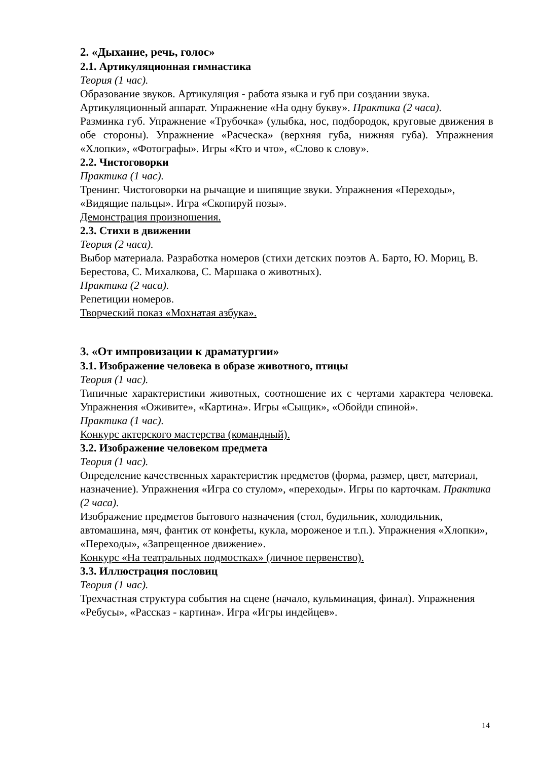2. «Дыхание, речь, голос»
2.1. Артикуляционная гимнастика
Теория (1 час).
Образование звуков. Артикуляция - работа языка и губ при создании звука. Артикуляционный аппарат. Упражнение «На одну букву». Практика (2 часа).
Разминка губ. Упражнение «Трубочка» (улыбка, нос, подбородок, круговые движения в обе стороны). Упражнение «Расческа» (верхняя губа, нижняя губа). Упражнения «Хлопки», «Фотографы». Игры «Кто и что», «Слово к слову».
2.2. Чистоговорки
Практика (1 час).
Тренинг. Чистоговорки на рычащие и шипящие звуки. Упражнения «Переходы», «Видящие пальцы». Игра «Скопируй позы».
Демонстрация произношения.
2.3. Стихи в движении
Теория (2 часа).
Выбор материала. Разработка номеров (стихи детских поэтов А. Барто, Ю. Мориц, В. Берестова, С. Михалкова, С. Маршака о животных).
Практика (2 часа).
Репетиции номеров.
Творческий показ «Мохнатая азбука».
3. «От импровизации к драматургии»
3.1. Изображение человека в образе животного, птицы
Теория (1 час).
Типичные характеристики животных, соотношение их с чертами характера человека. Упражнения «Оживите», «Картина». Игры «Сыщик», «Обойди спиной».
Практика (1 час).
Конкурс актерского мастерства (командный).
3.2. Изображение человеком предмета
Теория (1 час).
Определение качественных характеристик предметов (форма, размер, цвет, материал, назначение). Упражнения «Игра со стулом», «переходы». Игры по карточкам. Практика (2 часа).
Изображение предметов бытового назначения (стол, будильник, холодильник, автомашина, мяч, фантик от конфеты, кукла, мороженое и т.п.). Упражнения «Хлопки», «Переходы», «Запрещенное движение».
Конкурс «На театральных подмостках» (личное первенство).
3.3. Иллюстрация пословиц
Теория (1 час).
Трехчастная структура события на сцене (начало, кульминация, финал). Упражнения «Ребусы», «Рассказ - картина». Игра «Игры индейцев».
14